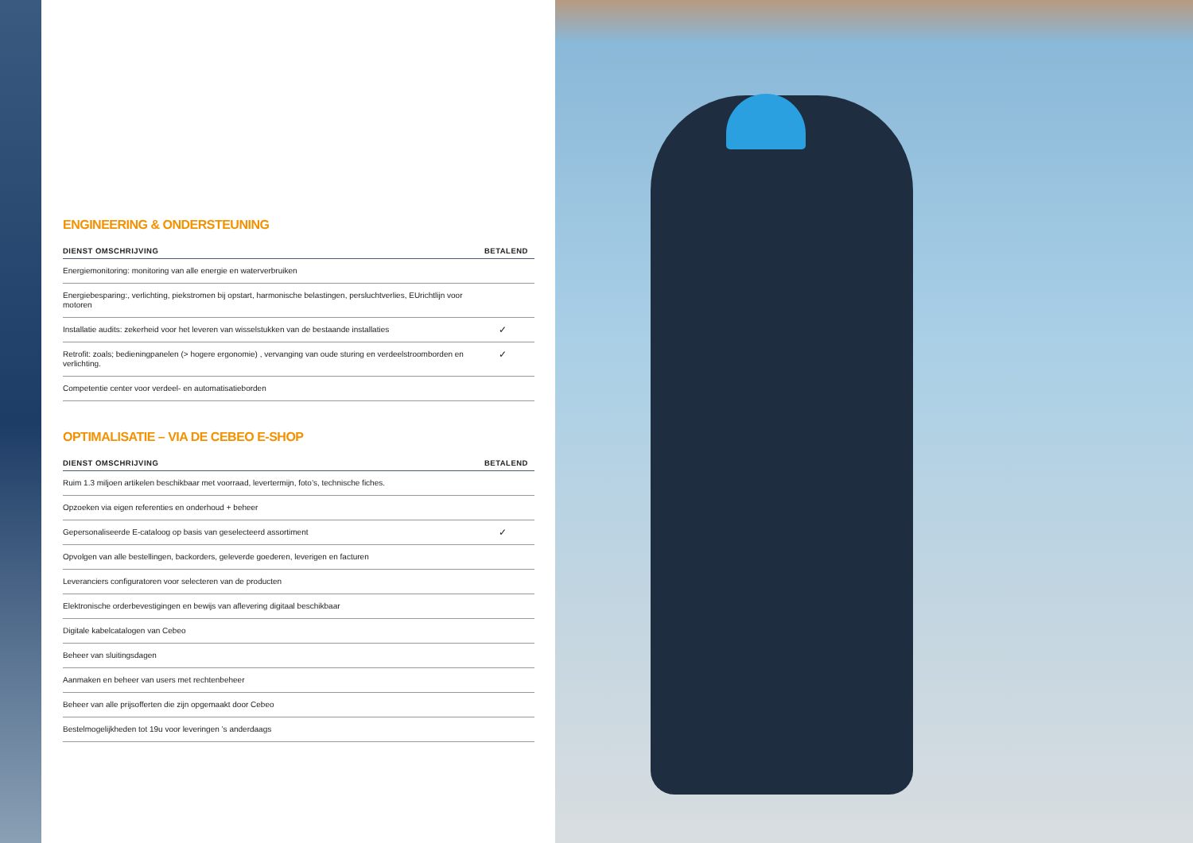ENGINEERING & ONDERSTEUNING
| DIENST OMSCHRIJVING | BETALEND |
| --- | --- |
| Energiemonitoring: monitoring van alle energie en waterverbruiken | |
| Energiebesparing:, verlichting, piekstromen bij opstart, harmonische belastingen, persluchtverlies, EUrichtlijn voor motoren | |
| Installatie audits: zekerheid voor het leveren van wisselstukken van de bestaande installaties | ✓ |
| Retrofit: zoals; bedieningpanelen (> hogere ergonomie) , vervanging van oude sturing en verdeelstroomborden en verlichting. | ✓ |
| Competentie center voor verdeel- en automatisatieborden | |
OPTIMALISATIE – VIA DE CEBEO E-SHOP
| DIENST OMSCHRIJVING | BETALEND |
| --- | --- |
| Ruim 1.3 miljoen artikelen beschikbaar met voorraad, levertermijn, foto’s, technische fiches. | |
| Opzoeken via eigen referenties en onderhoud + beheer | |
| Gepersonaliseerde E-cataloog op basis van geselecteerd assortiment | ✓ |
| Opvolgen van alle bestellingen, backorders, geleverde goederen, leverigen en facturen | |
| Leveranciers configuratoren voor selecteren van de producten | |
| Elektronische orderbevestigingen en bewijs van aflevering digitaal beschikbaar | |
| Digitale kabelcatalogen van Cebeo | |
| Beheer van sluitingsdagen | |
| Aanmaken en beheer van users met rechtenbeheer | |
| Beheer van alle prijsofferten die zijn opgemaakt door Cebeo | |
| Bestelmogelijkheden tot 19u voor leveringen ’s anderdaags | |